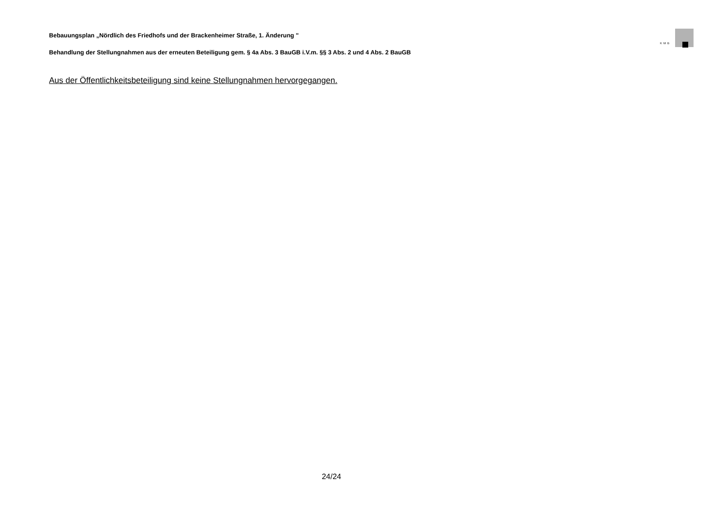Bebauungsplan „Nördlich des Friedhofs und der Brackenheimer Straße, 1. Änderung "
KMB
Behandlung der Stellungnahmen aus der erneuten Beteiligung gem. § 4a Abs. 3 BauGB i.V.m. §§ 3 Abs. 2 und 4 Abs. 2 BauGB
Aus der Öffentlichkeitsbeteiligung sind keine Stellungnahmen hervorgegangen.
24/24